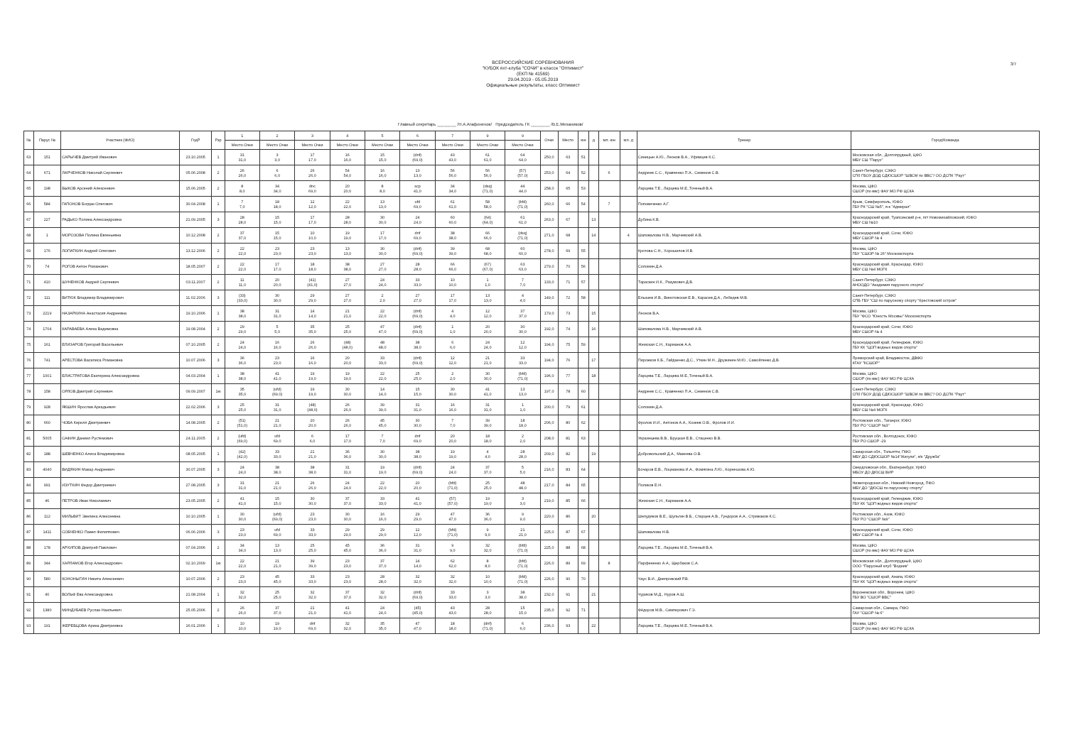3/7
ВСЕРОССИЙСКИЕ СОРЕВНОВАНИЯ
"КУБОК яхт-клуба "СОЧИ" в классе "Оптимист"
(ЕКП № 41569)
29.04.2019 - 05.05.2019
Официальные результаты, класс Оптимист
Главный секретарь ________ /Н.А.Агафоненок/ Председатель ГК ________ /В.Е.Механиков/
| № | Парус № | Участник (ФИО) | ГодР | Рзр | 1 | 2 | 3 | 4 | 5 | 6 | 7 | 9 | 9 | Очки | Место | юн | д | мл. юн | мл. д | Тренер | Город/Команда |
| --- | --- | --- | --- | --- | --- | --- | --- | --- | --- | --- | --- | --- | --- | --- | --- | --- | --- | --- | --- | --- | --- |
| | | | | | Место Очки | Место Очки | Место Очки | Место Очки | Место Очки | Место Очки | Место Очки | Место Очки | Место Очки | | | | | | | | |
| 63 | 151 | САРЫЧЕВ Дмитрий Иванович | 23.10.2005 | 1 | 31 31,0 | 3 3,0 | 17 17,0 | 16 16,0 | 15 15,0 | (dnf) (69,0) | 43 43,0 | 61 61,0 | 64 64,0 | 250,0 | 63 | 51 | | | | Синицын А.Ю., Леонов В.А., Уфимцев К.С. | Московская обл., Долгопрудный, ЦФО МБУ СШ "Парус" |
| 64 | 671 | ЛАРЧЕНКОВ Николай Сергеевич | 05.06.2008 | 2 | 26 26,0 | 6 6,0 | 26 26,0 | 54 54,0 | 16 16,0 | 13 13,0 | 56 56,0 | 56 56,0 | (57) (57,0) | 253,0 | 64 | 52 | | 6 | | Андреев С.С., Кравченко П.А., Семенов С.В. | Санкт-Петербург, СЗФО СПб ГБОУ ДОД СДЮСШОР "ШВСМ по ВВС"/ ОО ДСПК "Раут" |
| 65 | 198 | БЫКОВ Арсений Алексеевич | 15.06.2005 | 2 | 8 8,0 | 34 34,0 | dnc 69,0 | 20 20,0 | 8 8,0 | scp 41,0 | 34 34,0 | (dsq) (71,0) | 44 44,0 | 258,0 | 65 | 53 | | | | Ларцева Т.Е., Ларцева М.Е.,Точеный В.А. | Москва, ЦФО СШОР (по ввс) ФАУ МО РФ ЦСКА |
| 66 | 584 | ГАПОНОВ Богдан Олегович | 30.04.2008 | 1 | 7 7,0 | 18 18,0 | 12 12,0 | 22 22,0 | 13 13,0 | ufd 69,0 | 61 61,0 | 58 58,0 | (bfd) (71,0) | 260,0 | 66 | 54 | | 7 | | Поповиченко А.Г. | Крым, Симферополь, ЮФО ГБУ РК "СШ №5", я-к "Адмирал" |
| 67 | 227 | РАДЬКО Полина Александровна | 21.09.2005 | 3 | 28 28,0 | 15 15,0 | 17 17,0 | 28 28,0 | 30 30,0 | 24 24,0 | 60 60,0 | (64) (64,0) | 61 61,0 | 263,0 | 67 | | 13 | | | Дубина К.В. | Краснодарский край, Туапсинский р-н, пгт Новомихайловский, ЮФО МБУ СШ №10 |
| 68 | 1 | МОРОЗОВА Полина Евгеньевна | 10.12.2008 | 2 | 37 37,0 | 15 15,0 | 10 10,0 | 19 19,0 | 17 17,0 | dnf 69,0 | 38 38,0 | 66 66,0 | (dsq) (71,0) | 271,0 | 68 | | 14 | | 4 | Шаповалова Н.В., Марчевский А.В. | Краснодарский край, Сочи, ЮФО МБУ СШОР № 4 |
| 69 | 176 | ЛОПАТКИН Андрей Олегович | 13.12.2006 | 2 | 22 22,0 | 23 23,0 | 23 23,0 | 13 13,0 | 30 30,0 | (dnf) (69,0) | 39 39,0 | 68 68,0 | 60 60,0 | 278,0 | 69 | 55 | | | | Кротова С.Н., Хорошилов И.В. | Москва, ЦФО ГБУ "СШОР № 26" Москомспорта |
| 70 | 74 | РОГОВ Антон Романович | 18.05.2007 | 2 | 22 22,0 | 17 17,0 | 18 18,0 | 38 38,0 | 27 27,0 | 28 28,0 | 66 66,0 | (67) (67,0) | 63 63,0 | 279,0 | 70 | 56 | | | | Соломин Д.А. | Краснодарский край, Краснодар, ЮФО МБУ СШ №4 МОГК |
| 71 | 410 | ШУНЕНКОВ Андрей Сергеевич | 03.11.2007 | 2 | 11 11,0 | 20 20,0 | (41) (41,0) | 27 27,0 | 24 24,0 | 33 33,0 | 10 10,0 | 1 1,0 | 7 7,0 | 133,0 | 71 | 57 | | | | Тараскин И.К., Разумович Д.В. | Санкт-Петербург, СЗФО АНООДО "Академия парусного спорта" |
| 72 | 111 | ВИТЮК Владимир Владимирович | 11.02.2006 | 3 | (33) (33,0) | 30 30,0 | 29 29,0 | 27 27,0 | 2 2,0 | 27 27,0 | 17 17,0 | 13 13,0 | 4 4,0 | 149,0 | 72 | 58 | | | | Елышев И.В., Винотовская Е.В., Карасев Д.А., Лебедев М.В. | Санкт-Петербург, СЗФО СПБ ГБУ "СШ по парусному спорту "Крестовский остров" |
| 73 | 2219 | НАЗАРКИНА Анастасия Андреевна | 19.10.2006 | 1 | 38 38,0 | 31 31,0 | 14 14,0 | 21 21,0 | 22 22,0 | (dnf) (69,0) | 4 4,0 | 12 12,0 | 37 37,0 | 179,0 | 73 | | 15 | | | Леонов В.А. | Москва, ЦФО ГБУ "ФСО "Юность Москвы" Москомспорта |
| 74 | 1704 | КАРАВАЕВА Алика Вадимовна | 19.08.2004 | 2 | 29 29,0 | 5 5,0 | 35 35,0 | 25 25,0 | 47 47,0 | (dnf) (69,0) | 1 1,0 | 20 20,0 | 30 30,0 | 192,0 | 74 | | 16 | | | Шаповалова Н.В., Марчевский А.В. | Краснодарский край, Сочи, ЮФО МБУ СШОР № 4 |
| 75 | 161 | ЕЛИЗАРОВ Григорий Васильевич | 07.10.2005 | 2 | 24 24,0 | 16 16,0 | 26 26,0 | (48) (48,0) | 48 48,0 | 38 38,0 | 6 6,0 | 24 24,0 | 12 12,0 | 194,0 | 75 | 59 | | | | Жемская С.Н., Карманов А.А. | Краснодарский край, Геленджик, ЮФО ГБУ КК "ЦОП водных видов спорта" |
| 76 | 741 | АРЕСТОВА Василиса Романовна | 10.07.2006 | 3 | 36 36,0 | 23 23,0 | 16 16,0 | 20 20,0 | 33 33,0 | (dnf) (69,0) | 12 12,0 | 21 21,0 | 33 33,0 | 194,0 | 76 | | 17 | | | Пирожков К.Б., Гайдаенко Д.С., Уткин М.Н., Дружинин М.Ю., Самойленко Д.В. | Приморский край, Владивосток, ДВФО КГАУ "КСШОР" |
| 77 | 1001 | ЕЛИСТРАТОВА Екатерина Александровна | 04.03.2004 | 1 | 38 38,0 | 41 41,0 | 19 19,0 | 19 19,0 | 22 22,0 | 25 25,0 | 2 2,0 | 30 30,0 | (bfd) (71,0) | 196,0 | 77 | | 18 | | | Ларцева Т.Е., Ларцева М.Е.,Точеный В.А. | Москва, ЦФО СШОР (по ввс) ФАУ МО РФ ЦСКА |
| 78 | 158 | ОРЛОВ Дмитрий Сергеевич | 09.09.2007 | 1ю | 35 35,0 | (ufd) (69,0) | 19 19,0 | 30 30,0 | 14 14,0 | 15 15,0 | 30 30,0 | 41 41,0 | 13 13,0 | 197,0 | 78 | 60 | | | | Андреев С.С., Кравченко П.А., Семенов С.В. | Санкт-Петербург, СЗФО СПб ГБОУ ДОД СДЮСШОР "ШВСМ по ВВС"/ ОО ДСПК "Раут" |
| 79 | 928 | ЯКШИН Ярослав Аркадьевич | 22.02.2006 | 3 | 25 25,0 | 31 31,0 | (48) (48,0) | 26 26,0 | 39 39,0 | 31 31,0 | 16 16,0 | 31 31,0 | 1 1,0 | 200,0 | 79 | 61 | | | | Соломин Д.А. | Краснодарский край, Краснодар, ЮФО МБУ СШ №4 МОГК |
| 80 | 660 | ЧОБА Кирилл Дмитриевич | 14.08.2005 | 2 | (51) (51,0) | 21 21,0 | 20 20,0 | 26 26,0 | 45 45,0 | 30 30,0 | 7 7,0 | 39 39,0 | 18 18,0 | 206,0 | 80 | 62 | | | | Фролов И.И., Антонов А.А., Козеев О.В., Фролов И.И. | Ростовская обл., Таганрог, ЮФО ГБУ РО "СШОР №3" |
| 81 | 5005 | САФИН Даниил Рустемович | 24.11.2005 | 2 | (ufd) (69,0) | ufd 69,0 | 6 6,0 | 17 17,0 | 7 7,0 | dnf 69,0 | 20 20,0 | 18 18,0 | 2 2,0 | 208,0 | 81 | 63 | | | | Украинцева В.В., Бруцкая Е.В., Стаценко В.В. | Ростовская обл., Волгодонск, ЮФО ГБУ РО СШОР -29 |
| 82 | 188 | ШЕВЧЕНКО Алиса Владимировна | 08.05.2005 | 1 | (42) (42,0) | 33 33,0 | 21 21,0 | 36 36,0 | 30 30,0 | 38 38,0 | 19 19,0 | 4 4,0 | 28 28,0 | 209,0 | 82 | | 19 | | | Добровольский Д.А., Макеева О.В. | Самарская обл., Тольятти, ПФО МБУ ДО СДЮСШОР №14"Жигули", я/к "Дружба" |
| 83 | 4040 | ВИДЯКИН Макар Андреевич | 30.07.2005 | 3 | 24 24,0 | 38 38,0 | 38 38,0 | 31 31,0 | 19 19,0 | (dnf) (69,0) | 24 24,0 | 37 37,0 | 5 5,0 | 216,0 | 83 | 64 | | | | Бочаров Е.В., Лоцманова И.А., Фомягина Л.Ю., Корнешова А.Ю. | Свердловская обл., Екатеринбург, УрФО МБОУ ДО ДЮСШ ВИР |
| 84 | 991 | ИЗУТКИН Федор Дмитриевич | 27.08.2005 | 3 | 31 31,0 | 21 21,0 | 26 26,0 | 24 24,0 | 22 22,0 | 20 20,0 | (bfd) (71,0) | 25 25,0 | 48 48,0 | 217,0 | 84 | 65 | | | | Поликов Е.Н. | Нижегородская обл., Нижний Новгород, ПФО МБУ ДО "ДЮСШ по парусному спорту" |
| 85 | 46 | ПЕТРОВ Иван Николаевич | 23.05.2005 | 2 | 41 41,0 | 15 15,0 | 30 30,0 | 37 37,0 | 33 33,0 | 41 41,0 | (57) (57,0) | 19 19,0 | 3 3,0 | 219,0 | 85 | 66 | | | | Жемская С.Н., Карманов А.А. | Краснодарский край, Геленджик, ЮФО ГБУ КК "ЦОП водных видов спорта" |
| 86 | 112 | МИЛЬВИТ Эвелина Алексеевна | 10.10.2005 | 1 | 30 30,0 | (ufd) (69,0) | 23 23,0 | 30 30,0 | 16 16,0 | 29 29,0 | 47 47,0 | 36 36,0 | 9 9,0 | 220,0 | 86 | | 20 | | | Шелудяков В.Е., Шульгин В.Б., Старцев А.В., Гундоров А.А., Стрижаков К.С. | Ростовская обл., Азов, ЮФО ГБУ РО "СШОР №9" |
| 87 | 1411 | СОБЧЕНКО Павел Филиппович | 06.06.2006 | 3 | 23 23,0 | ufd 69,0 | 33 33,0 | 29 29,0 | 29 29,0 | 12 12,0 | (bfd) (71,0) | 9 9,0 | 21 21,0 | 225,0 | 87 | 67 | | | | Шаповалова Н.В. | Краснодарский край, Сочи, ЮФО МБУ СШОР № 4 |
| 88 | 178 | АРХИПОВ Дмитрий Павлович | 07.04.2006 | 2 | 34 34,0 | 13 13,0 | 25 25,0 | 45 45,0 | 36 36,0 | 31 31,0 | 9 9,0 | 32 32,0 | (bfd) (71,0) | 225,0 | 88 | 68 | | | | Ларцева Т.Е., Ларцева М.Е.,Точеный В.А. | Москва, ЦФО СШОР (по ввс) ФАУ МО РФ ЦСКА |
| 89 | 344 | ХАРЛАМОВ Егор Александрович | 02.10.2009 | 1ю | 22 22,0 | 21 21,0 | 39 39,0 | 23 23,0 | 37 37,0 | 14 14,0 | 62 62,0 | 8 8,0 | (bfd) (71,0) | 226,0 | 89 | 69 | | 8 | | Парфененко А.А., Щербаков С.А. | Московская обл., Долгопрудный, ЦФО ООО "Парусный клуб "Водник" |
| 90 | 580 | КОНОНЫГИН Никита Алексеевич | 10.07.2006 | 2 | 23 23,0 | 45 45,0 | 33 33,0 | 23 23,0 | 28 28,0 | 32 32,0 | 32 32,0 | 10 10,0 | (bfd) (71,0) | 226,0 | 90 | 70 | | | | Чаус В.И., Днепровский Р.В. | Краснодарский край, Анапа, ЮФО ГБУ КК "ЦОП водных видов спорта" |
| 91 | 40 | ВОЛЬФ Ева Александровна | 21.08.2004 | 1 | 32 32,0 | 25 25,0 | 32 32,0 | 37 37,0 | 32 32,0 | (dnf) (69,0) | 33 33,0 | 3 3,0 | 38 38,0 | 232,0 | 91 | | 21 | | | Чуриков М.Д., Нуров А.Ш. | Воронежская обл., Воронеж, ЦФО ГБУ ВО "СШОР ВВС" |
| 92 | 1380 | МИНДУБАЕВ Руслан Наильевич | 25.05.2006 | 2 | 26 26,0 | 37 37,0 | 21 21,0 | 41 41,0 | 24 24,0 | (45) (45,0) | 43 43,0 | 28 28,0 | 15 15,0 | 235,0 | 92 | 71 | | | | Фёдоров М.В., Симперович Г.Э. | Самарская обл., Самара, ПФО ГАУ "СШОР № 6" |
| 93 | 191 | ЖЕРЕБЦОВА Арина Дмитриевна | 16.01.2006 | 1 | 10 10,0 | 19 19,0 | dnf 69,0 | 32 32,0 | 35 35,0 | 47 47,0 | 18 18,0 | (dnf) (71,0) | 6 6,0 | 236,0 | 93 | | 22 | | | Ларцева Т.Е., Ларцева М.Е.,Точеный В.А. | Москва, ЦФО СШОР (по ввс) ФАУ МО РФ ЦСКА |